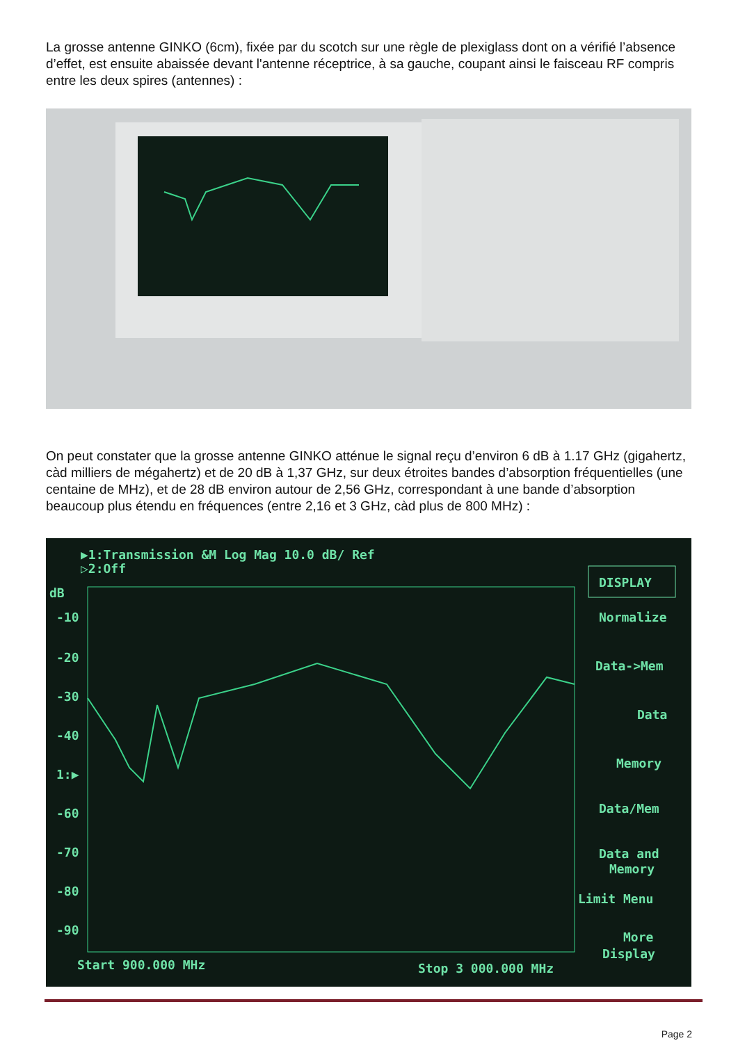La grosse antenne GINKO (6cm), fixée par du scotch sur une règle de plexiglass dont on a vérifié l’absence d’effet, est ensuite abaissée devant l'antenne réceptrice, à sa gauche, coupant ainsi le faisceau RF compris entre les deux spires (antennes) :
On peut constater que la grosse antenne GINKO atténue le signal reçu d’environ 6 dB à 1.17 GHz (gigahertz, càd milliers de mégahertz) et de 20 dB à 1,37 GHz, sur deux étroites bandes d’absorption fréquentielles (une centaine de MHz), et de 28 dB environ autour de 2,56 GHz, correspondant à une bande d’absorption beaucoup plus étendu en fréquences (entre 2,16 et 3 GHz, càd plus de 800 MHz) :
▶1:Transmission &M Log Mag 10.0 dB/ Ref
▷2:Off
dB
-10
-20
-30
-40
1:▶
-60
-70
-80
-90
DISPLAY
Normalize
Data->Mem
Data
Memory
Data/Mem
Data and
Memory
Limit Menu
More
Display
Start 900.000 MHz
Stop 3 000.000 MHz
Page 2